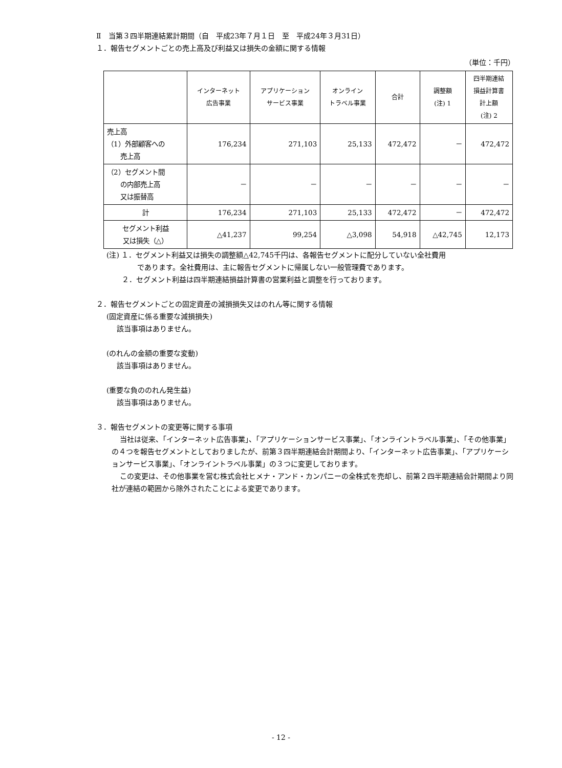Ⅱ　当第３四半期連結累計期間（自　平成23年７月１日　至　平成24年３月31日）
１．報告セグメントごとの売上高及び利益又は損失の金額に関する情報
（単位：千円）
| | インターネット 広告事業 | アプリケーション サービス事業 | オンライン トラベル事業 | 合計 | 調整額 (注) 1 | 四半期連結 損益計算書 計上額 (注) 2 |
| --- | --- | --- | --- | --- | --- | --- |
| 売上高 （1）外部顧客への 売上高 | 176,234 | 271,103 | 25,133 | 472,472 | － | 472,472 |
| （2）セグメント間 の内部売上高 又は振替高 | － | － | － | － | － | － |
| 計 | 176,234 | 271,103 | 25,133 | 472,472 | － | 472,472 |
| セグメント利益 又は損失（△） | △41,237 | 99,254 | △3,098 | 54,918 | △42,745 | 12,173 |
(注) １．セグメント利益又は損失の調整額△42,745千円は、各報告セグメントに配分していない全社費用
であります。全社費用は、主に報告セグメントに帰属しない一般管理費であります。
２．セグメント利益は四半期連結損益計算書の営業利益と調整を行っております。
２．報告セグメントごとの固定資産の減損損失又はのれん等に関する情報
(固定資産に係る重要な減損損失)
該当事項はありません。
(のれんの金額の重要な変動)
該当事項はありません。
(重要な負ののれん発生益)
該当事項はありません。
３．報告セグメントの変更等に関する事項
当社は従来、「インターネット広告事業」、「アプリケーションサービス事業」、「オンライントラベル事業」、「その他事業」の４つを報告セグメントとしておりましたが、前第３四半期連結会計期間より、「インターネット広告事業」、「アプリケーションサービス事業」、「オンライントラベル事業」の３つに変更しております。
この変更は、その他事業を営む株式会社ヒメナ・アンド・カンパニーの全株式を売却し、前第２四半期連結会計期間より同社が連結の範囲から除外されたことによる変更であります。
- 12 -